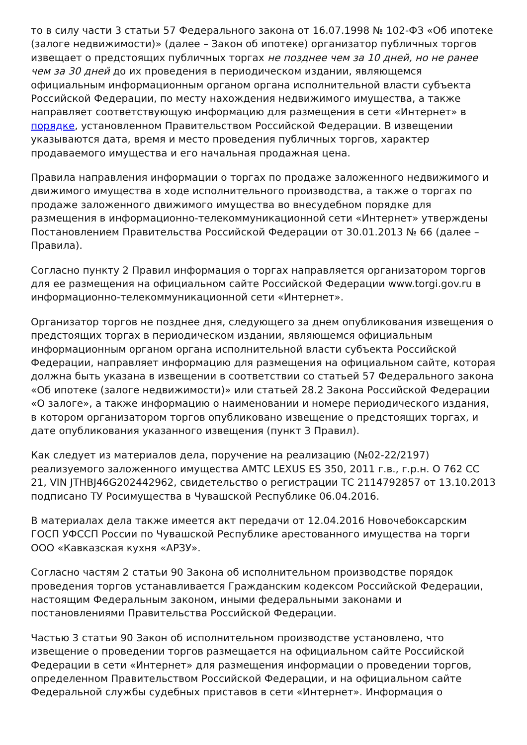то в силу части 3 статьи 57 Федерального закона от 16.07.1998 № 102-ФЗ «Об ипотеке (залоге недвижимости)» (далее – Закон об ипотеке) организатор публичных торгов извещает о предстоящих публичных торгах не позднее чем за 10 дней, но не ранее чем за 30 дней до их проведения в периодическом издании, являющемся официальным информационным органом органа исполнительной власти субъекта Российской Федерации, по месту нахождения недвижимого имущества, а также направляет соответствующую информацию для размещения в сети «Интернет» в порядке, установленном Правительством Российской Федерации. В извещении указываются дата, время и место проведения публичных торгов, характер продаваемого имущества и его начальная продажная цена.
Правила направления информации о торгах по продаже заложенного недвижимого и движимого имущества в ходе исполнительного производства, а также о торгах по продаже заложенного движимого имущества во внесудебном порядке для размещения в информационно-телекоммуникационной сети «Интернет» утверждены Постановлением Правительства Российской Федерации от 30.01.2013 № 66 (далее – Правила).
Согласно пункту 2 Правил информация о торгах направляется организатором торгов для ее размещения на официальном сайте Российской Федерации www.torgi.gov.ru в информационно-телекоммуникационной сети «Интернет».
Организатор торгов не позднее дня, следующего за днем опубликования извещения о предстоящих торгах в периодическом издании, являющемся официальным информационным органом органа исполнительной власти субъекта Российской Федерации, направляет информацию для размещения на официальном сайте, которая должна быть указана в извещении в соответствии со статьей 57 Федерального закона «Об ипотеке (залоге недвижимости)» или статьей 28.2 Закона Российской Федерации «О залоге», а также информацию о наименовании и номере периодического издания, в котором организатором торгов опубликовано извещение о предстоящих торгах, и дате опубликования указанного извещения (пункт 3 Правил).
Как следует из материалов дела, поручение на реализацию (№02-22/2197) реализуемого заложенного имущества АМТС LEXUS ES 350, 2011 г.в., г.р.н. О 762 СС 21, VIN JTHBJ46G202442962, свидетельство о регистрации ТС 2114792857 от 13.10.2013 подписано ТУ Росимущества в Чувашской Республике 06.04.2016.
В материалах дела также имеется акт передачи от 12.04.2016 Новочебоксарским ГОСП УФССП России по Чувашской Республике арестованного имущества на торги ООО «Кавказская кухня «АРЗУ».
Согласно частям 2 статьи 90 Закона об исполнительном производстве порядок проведения торгов устанавливается Гражданским кодексом Российской Федерации, настоящим Федеральным законом, иными федеральными законами и постановлениями Правительства Российской Федерации.
Частью 3 статьи 90 Закон об исполнительном производстве установлено, что извещение о проведении торгов размещается на официальном сайте Российской Федерации в сети «Интернет» для размещения информации о проведении торгов, определенном Правительством Российской Федерации, и на официальном сайте Федеральной службы судебных приставов в сети «Интернет». Информация о